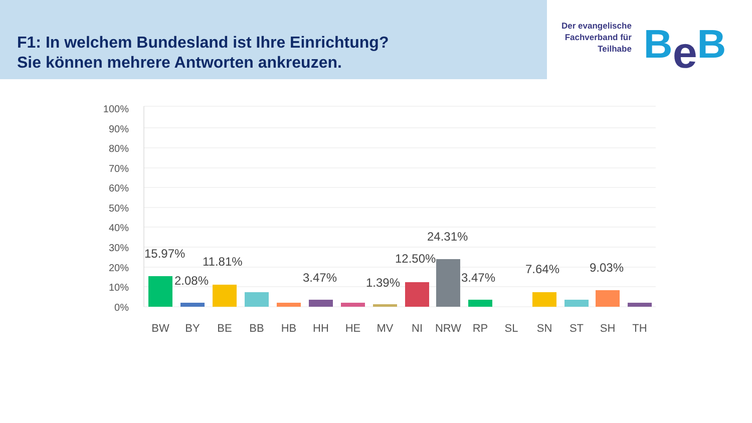F1: In welchem Bundesland ist Ihre Einrichtung?
Sie können mehrere Antworten ankreuzen.
Der evangelische
Fachverband für
Teilhabe
Be B
100%
90%
80%
70%
60%
50%
40%
30%
20%
10%
0%
15.97%
2.08%
11.81%
3.47%
1.39%
12.50%
24.31%
3.47%
7.64%
9.03%
BW
BY
BE
BB
HB
HH
HE
MV
NI
NRW
RP
SL
SN
ST
SH
TH